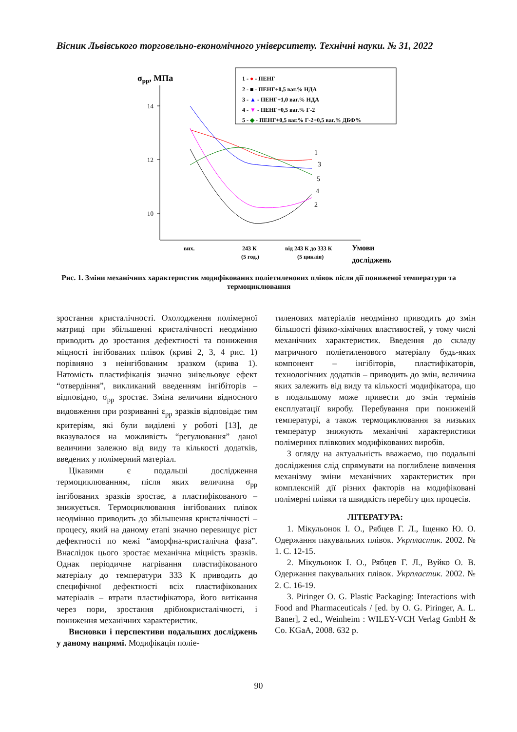Вісник Львівського торговельно-економічного університету. Технічні науки. № 31, 2022
σpp, МПа
14
12
10
вих.
243 К
(5 год.)
від 243 К до 333 К
(5 циклів)
Умови
досліджень
1
3
5
4
2
1 - ● - ПЕНГ
2 - ■ - ПЕНГ+0,5 ваг.% НДА
3 - ▲ - ПЕНГ+1,0 ваг.% НДА
4 - ▼ - ПЕНГ+0,5 ваг.% Г-2
5 - ◆ - ПЕНГ+0,5 ваг.% Г-2+0,5 ваг.% ДБФ%
Рис. 1. Зміни механічних характеристик модифікованих поліетиленових плівок після дії пониженої температури та термоциклювання
зростання кристалічності. Охолодження полімерної матриці при збільшенні кристалічності неодмінно приводить до зростання дефектності та пониження міцності інгібованих плівок (криві 2, 3, 4 рис. 1) порівняно з неінгібованим зразком (крива 1). Натомість пластифікація значно знівельовує ефект “отвердіння”, викликаний введенням інгібіторів – відповідно, σ<sub>pp</sub> зростає. Зміна величини відносного видовження при розриванні ε<sub>pp</sub> зразків відповідає тим критеріям, які були виділені у роботі [13], де вказувалося на можливість “регулювання” даної величини залежно від виду та кількості додатків, введених у полімерний матеріал.
Цікавими є подальші дослідження термоциклюванням, після яких величина σ<sub>pp</sub> інгібованих зразків зростає, а пластифікованого – знижується. Термоциклювання інгібованих плівок неодмінно приводить до збільшення кристалічності – процесу, який на даному етапі значно перевищує ріст дефектності по межі “аморфна-кристалічна фаза”. Внаслідок цього зростає механічна міцність зразків. Однак періодичне нагрівання пластифікованого матеріалу до температури 333 К приводить до специфічної дефектності всіх пластифікованих матеріалів – втрати пластифікатора, його витікання через пори, зростання дрібнокристалічності, і пониження механічних характеристик.
Висновки і перспективи подальших досліджень у даному напрямі. Модифікація поліе-
тиленових матеріалів неодмінно приводить до змін більшості фізико-хімічних властивостей, у тому числі механічних характеристик. Введення до складу матричного поліетиленового матеріалу будь-яких компонент – інгібіторів, пластифікаторів, технологічних додатків – приводить до змін, величина яких залежить від виду та кількості модифікатора, що в подальшому може привести до змін термінів експлуатації виробу. Перебування при пониженій температурі, а також термоциклювання за низьких температур знижують механічні характеристики полімерних плівкових модифікованих виробів.
З огляду на актуальність вважаємо, що подальші дослідження слід спрямувати на поглиблене вивчення механізму зміни механічних характеристик при комплексній дії різних факторів на модифіковані полімерні плівки та швидкість перебігу цих процесів.
ЛІТЕРАТУРА:
1. Мікульонок І. О., Рябцев Г. Л., Іщенко Ю. О. Одержання пакувальних плівок. Укрпластик. 2002. № 1. С. 12-15.
2. Мікульонок І. О., Рябцев Г. Л., Вуйко О. В. Одержання пакувальних плівок. Укрпластик. 2002. № 2. С. 16-19.
3. Piringer O. G. Plastic Packaging: Interactions with Food and Pharmaceuticals / [ed. by O. G. Piringer, A. L. Baner], 2 ed., Weinheim : WILEY-VCH Verlag GmbH & Co. KGaA, 2008. 632 p.
90